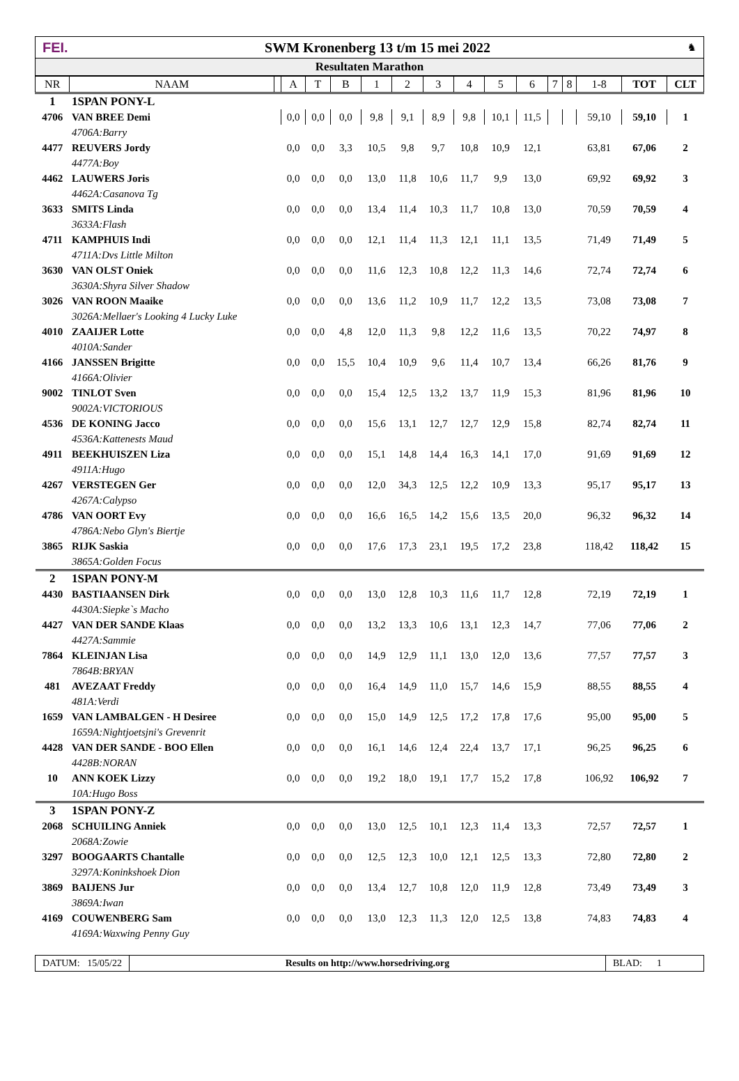FEI. SWM Kronenberg 13 t/m 15 mei 2022 ♞
Resultaten Marathon
| NR | NAAM | | A | T | B | 1 | 2 | 3 | 4 | 5 | 6 | 7 | 8 | 1-8 | TOT | CLT |
| --- | --- | --- | --- | --- | --- | --- | --- | --- | --- | --- | --- | --- | --- | --- | --- | --- |
| 1 | 1SPAN PONY-L | | | | | | | | | | | | | | | |
| 4706 | VAN BREE Demi | | 0,0 | 0,0 | 0,0 | 9,8 | 9,1 | 8,9 | 9,8 | 10,1 | 11,5 | | | 59,10 | 59,10 | 1 |
| | 4706A:Barry | | | | | | | | | | | | | | | |
| 4477 | REUVERS Jordy | | 0,0 | 0,0 | 3,3 | 10,5 | 9,8 | 9,7 | 10,8 | 10,9 | 12,1 | | | 63,81 | 67,06 | 2 |
| | 4477A:Boy | | | | | | | | | | | | | | | |
| 4462 | LAUWERS Joris | | 0,0 | 0,0 | 0,0 | 13,0 | 11,8 | 10,6 | 11,7 | 9,9 | 13,0 | | | 69,92 | 69,92 | 3 |
| | 4462A:Casanova Tg | | | | | | | | | | | | | | | |
| 3633 | SMITS Linda | | 0,0 | 0,0 | 0,0 | 13,4 | 11,4 | 10,3 | 11,7 | 10,8 | 13,0 | | | 70,59 | 70,59 | 4 |
| | 3633A:Flash | | | | | | | | | | | | | | | |
| 4711 | KAMPHUIS Indi | | 0,0 | 0,0 | 0,0 | 12,1 | 11,4 | 11,3 | 12,1 | 11,1 | 13,5 | | | 71,49 | 71,49 | 5 |
| | 4711A:Dvs Little Milton | | | | | | | | | | | | | | | |
| 3630 | VAN OLST Oniek | | 0,0 | 0,0 | 0,0 | 11,6 | 12,3 | 10,8 | 12,2 | 11,3 | 14,6 | | | 72,74 | 72,74 | 6 |
| | 3630A:Shyra Silver Shadow | | | | | | | | | | | | | | | |
| 3026 | VAN ROON Maaike | | 0,0 | 0,0 | 0,0 | 13,6 | 11,2 | 10,9 | 11,7 | 12,2 | 13,5 | | | 73,08 | 73,08 | 7 |
| | 3026A:Mellaer's Looking 4 Lucky Luke | | | | | | | | | | | | | | | |
| 4010 | ZAAIJER Lotte | | 0,0 | 0,0 | 4,8 | 12,0 | 11,3 | 9,8 | 12,2 | 11,6 | 13,5 | | | 70,22 | 74,97 | 8 |
| | 4010A:Sander | | | | | | | | | | | | | | | |
| 4166 | JANSSEN Brigitte | | 0,0 | 0,0 | 15,5 | 10,4 | 10,9 | 9,6 | 11,4 | 10,7 | 13,4 | | | 66,26 | 81,76 | 9 |
| | 4166A:Olivier | | | | | | | | | | | | | | | |
| 9002 | TINLOT Sven | | 0,0 | 0,0 | 0,0 | 15,4 | 12,5 | 13,2 | 13,7 | 11,9 | 15,3 | | | 81,96 | 81,96 | 10 |
| | 9002A:VICTORIOUS | | | | | | | | | | | | | | | |
| 4536 | DE KONING Jacco | | 0,0 | 0,0 | 0,0 | 15,6 | 13,1 | 12,7 | 12,7 | 12,9 | 15,8 | | | 82,74 | 82,74 | 11 |
| | 4536A:Kattenests Maud | | | | | | | | | | | | | | | |
| 4911 | BEEKHUISZEN Liza | | 0,0 | 0,0 | 0,0 | 15,1 | 14,8 | 14,4 | 16,3 | 14,1 | 17,0 | | | 91,69 | 91,69 | 12 |
| | 4911A:Hugo | | | | | | | | | | | | | | | |
| 4267 | VERSTEGEN Ger | | 0,0 | 0,0 | 0,0 | 12,0 | 34,3 | 12,5 | 12,2 | 10,9 | 13,3 | | | 95,17 | 95,17 | 13 |
| | 4267A:Calypso | | | | | | | | | | | | | | | |
| 4786 | VAN OORT Evy | | 0,0 | 0,0 | 0,0 | 16,6 | 16,5 | 14,2 | 15,6 | 13,5 | 20,0 | | | 96,32 | 96,32 | 14 |
| | 4786A:Nebo Glyn's Biertje | | | | | | | | | | | | | | | |
| 3865 | RIJK Saskia | | 0,0 | 0,0 | 0,0 | 17,6 | 17,3 | 23,1 | 19,5 | 17,2 | 23,8 | | | 118,42 | 118,42 | 15 |
| | 3865A:Golden Focus | | | | | | | | | | | | | | | |
| 2 | 1SPAN PONY-M | | | | | | | | | | | | | | | |
| 4430 | BASTIAANSEN Dirk | | 0,0 | 0,0 | 0,0 | 13,0 | 12,8 | 10,3 | 11,6 | 11,7 | 12,8 | | | 72,19 | 72,19 | 1 |
| | 4430A:Siepke`s Macho | | | | | | | | | | | | | | | |
| 4427 | VAN DER SANDE Klaas | | 0,0 | 0,0 | 0,0 | 13,2 | 13,3 | 10,6 | 13,1 | 12,3 | 14,7 | | | 77,06 | 77,06 | 2 |
| | 4427A:Sammie | | | | | | | | | | | | | | | |
| 7864 | KLEINJAN Lisa | | 0,0 | 0,0 | 0,0 | 14,9 | 12,9 | 11,1 | 13,0 | 12,0 | 13,6 | | | 77,57 | 77,57 | 3 |
| | 7864B:BRYAN | | | | | | | | | | | | | | | |
| 481 | AVEZAAT Freddy | | 0,0 | 0,0 | 0,0 | 16,4 | 14,9 | 11,0 | 15,7 | 14,6 | 15,9 | | | 88,55 | 88,55 | 4 |
| | 481A:Verdi | | | | | | | | | | | | | | | |
| 1659 | VAN LAMBALGEN - H Desiree | | 0,0 | 0,0 | 0,0 | 15,0 | 14,9 | 12,5 | 17,2 | 17,8 | 17,6 | | | 95,00 | 95,00 | 5 |
| | 1659A:Nightjoetsjni's Grevenrit | | | | | | | | | | | | | | | |
| 4428 | VAN DER SANDE - BOO Ellen | | 0,0 | 0,0 | 0,0 | 16,1 | 14,6 | 12,4 | 22,4 | 13,7 | 17,1 | | | 96,25 | 96,25 | 6 |
| | 4428B:NORAN | | | | | | | | | | | | | | | |
| 10 | ANN KOEK Lizzy | | 0,0 | 0,0 | 0,0 | 19,2 | 18,0 | 19,1 | 17,7 | 15,2 | 17,8 | | | 106,92 | 106,92 | 7 |
| | 10A:Hugo Boss | | | | | | | | | | | | | | | |
| 3 | 1SPAN PONY-Z | | | | | | | | | | | | | | | |
| 2068 | SCHUILING Anniek | | 0,0 | 0,0 | 0,0 | 13,0 | 12,5 | 10,1 | 12,3 | 11,4 | 13,3 | | | 72,57 | 72,57 | 1 |
| | 2068A:Zowie | | | | | | | | | | | | | | | |
| 3297 | BOOGAARTS Chantalle | | 0,0 | 0,0 | 0,0 | 12,5 | 12,3 | 10,0 | 12,1 | 12,5 | 13,3 | | | 72,80 | 72,80 | 2 |
| | 3297A:Koninkshoek Dion | | | | | | | | | | | | | | | |
| 3869 | BAIJENS Jur | | 0,0 | 0,0 | 0,0 | 13,4 | 12,7 | 10,8 | 12,0 | 11,9 | 12,8 | | | 73,49 | 73,49 | 3 |
| | 3869A:Iwan | | | | | | | | | | | | | | | |
| 4169 | COUWENBERG Sam | | 0,0 | 0,0 | 0,0 | 13,0 | 12,3 | 11,3 | 12,0 | 12,5 | 13,8 | | | 74,83 | 74,83 | 4 |
| | 4169A:Waxwing Penny Guy | | | | | | | | | | | | | | | |
DATUM: 15/05/22 Results on http://www.horsedriving.org
BLAD: 1